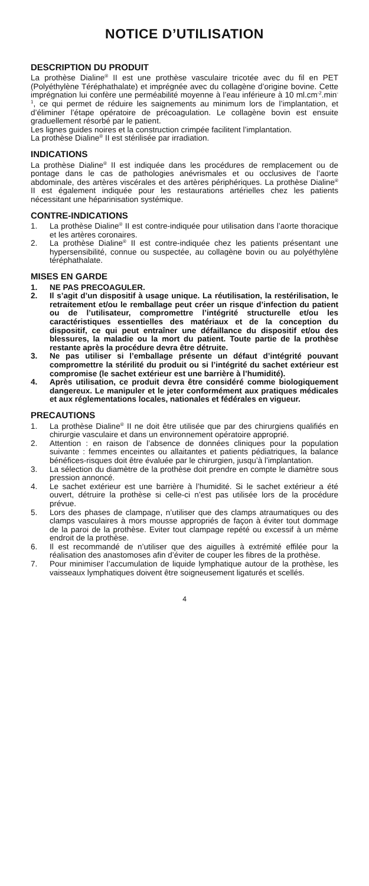NOTICE D’UTILISATION
DESCRIPTION DU PRODUIT
La prothèse Dialine<sup>®</sup> II est une prothèse vasculaire tricotée avec du fil en PET (Polyéthylène Téréphathalate) et imprégnée avec du collagène d’origine bovine. Cette imprégnation lui confère une perméabilité moyenne à l’eau inférieure à 10 ml.cm<sup>-2</sup>.min<sup>-1</sup>, ce qui permet de réduire les saignements au minimum lors de l’implantation, et d’éliminer l’étape opératoire de précoagulation. Le collagène bovin est ensuite graduellement résorbé par le patient.
Les lignes guides noires et la construction crimpée facilitent l’implantation.
La prothèse Dialine<sup>®</sup> II est stérilisée par irradiation.
INDICATIONS
La prothèse Dialine<sup>®</sup> II est indiquée dans les procédures de remplacement ou de pontage dans le cas de pathologies anévrismales et ou occlusives de l’aorte abdominale, des artères viscérales et des artères périphériques. La prothèse Dialine<sup>®</sup> II est également indiquée pour les restaurations artérielles chez les patients nécessitant une héparinisation systémique.
CONTRE-INDICATIONS
1. La prothèse Dialine<sup>®</sup> II est contre-indiquée pour utilisation dans l’aorte thoracique et les artères coronaires.
2. La prothèse Dialine<sup>®</sup> II est contre-indiquée chez les patients présentant une hypersensibilité, connue ou suspectée, au collagène bovin ou au polyéthylène téréphathalate.
MISES EN GARDE
1. NE PAS PRECOAGULER.
2. Il s’agit d’un dispositif à usage unique. La réutilisation, la restérilisation, le retraitement et/ou le remballage peut créer un risque d’infection du patient ou de l’utilisateur, compromettre l’intégrité structurelle et/ou les caractéristiques essentielles des matériaux et de la conception du dispositif, ce qui peut entraîner une défaillance du dispositif et/ou des blessures, la maladie ou la mort du patient. Toute partie de la prothèse restante après la procédure devra être détruite.
3. Ne pas utiliser si l’emballage présente un défaut d’intégrité pouvant compromettre la stérilité du produit ou si l’intégrité du sachet extérieur est compromise (le sachet extérieur est une barrière à l’humidité).
4. Après utilisation, ce produit devra être considéré comme biologiquement dangereux. Le manipuler et le jeter conformément aux pratiques médicales et aux réglementations locales, nationales et fédérales en vigueur.
PRECAUTIONS
1. La prothèse Dialine<sup>®</sup> II ne doit être utilisée que par des chirurgiens qualifiés en chirurgie vasculaire et dans un environnement opératoire approprié.
2. Attention : en raison de l’absence de données cliniques pour la population suivante : femmes enceintes ou allaitantes et patients pédiatriques, la balance bénéfices-risques doit être évaluée par le chirurgien, jusqu’à l’implantation.
3. La sélection du diamètre de la prothèse doit prendre en compte le diamètre sous pression annoncé.
4. Le sachet extérieur est une barrière à l’humidité. Si le sachet extérieur a été ouvert, détruire la prothèse si celle-ci n’est pas utilisée lors de la procédure prévue.
5. Lors des phases de clampage, n’utiliser que des clamps atraumatiques ou des clamps vasculaires à mors mousse appropriés de façon à éviter tout dommage de la paroi de la prothèse. Eviter tout clampage repété ou excessif à un même endroit de la prothèse.
6. Il est recommandé de n’utiliser que des aiguilles à extrémité effilée pour la réalisation des anastomoses afin d’éviter de couper les fibres de la prothèse.
7. Pour minimiser l’accumulation de liquide lymphatique autour de la prothèse, les vaisseaux lymphatiques doivent être soigneusement ligaturés et scellés.
4